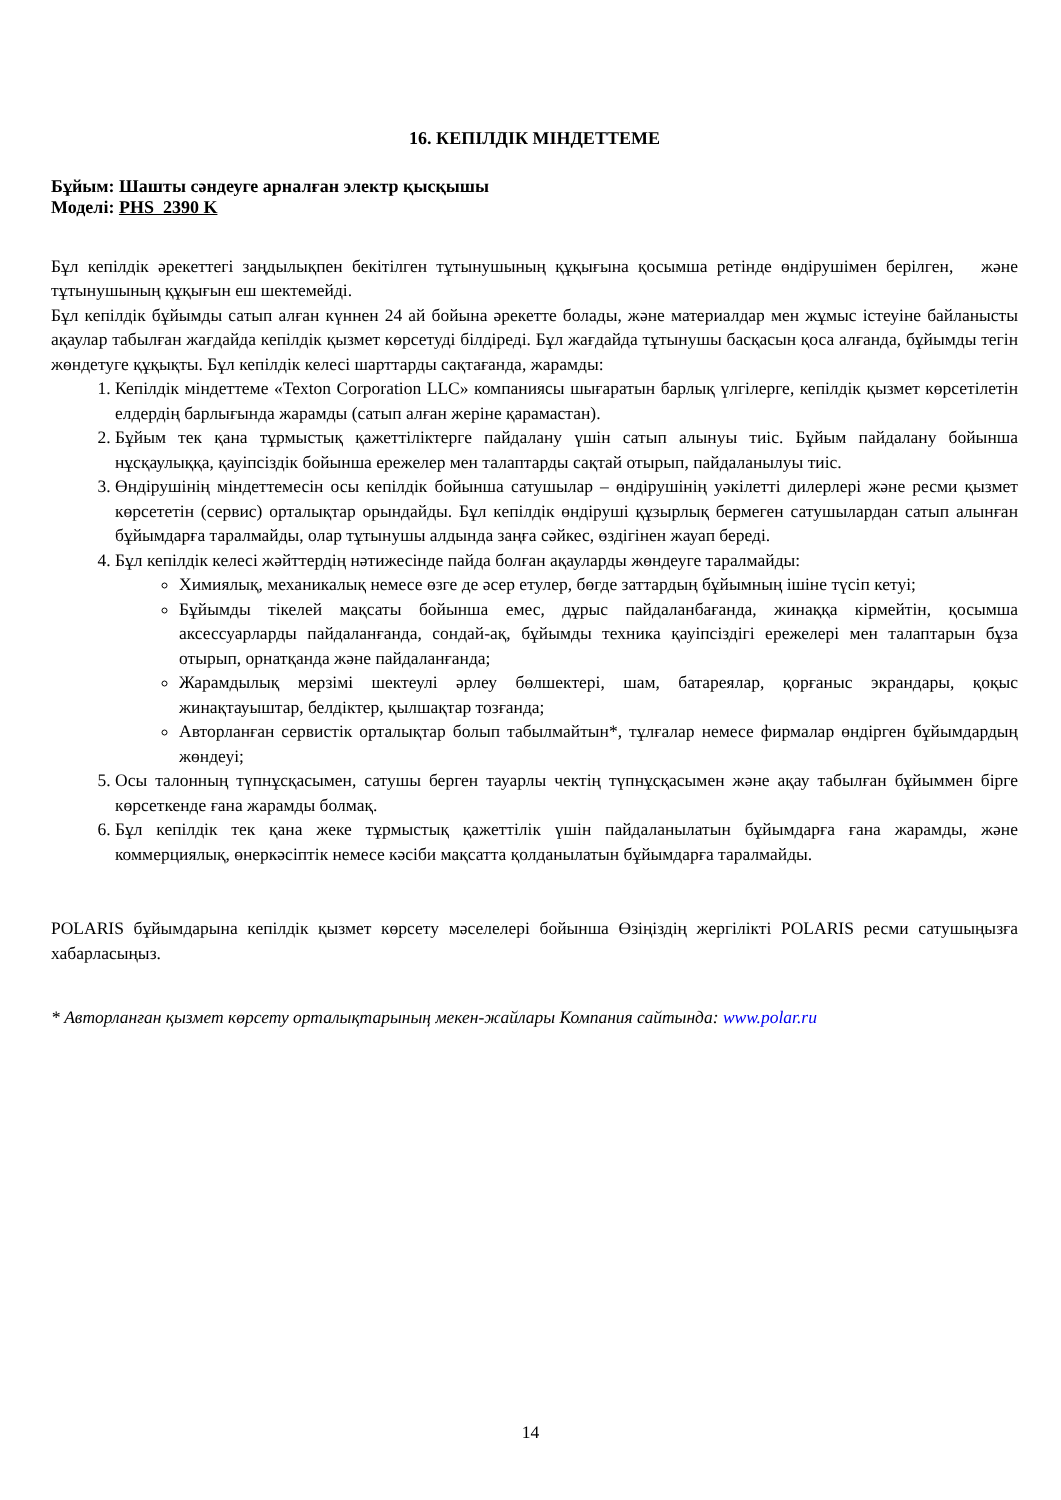16. КЕПІЛДІК МІНДЕТТЕМЕ
Бұйым: Шашты сәндеуге арналған электр қысқышы
Моделі: PHS 2390 K
Бұл кепілдік әрекеттегі заңдылықпен бекітілген тұтынушының құқығына қосымша ретінде өндірушімен берілген, және тұтынушының құқығын еш шектемейді.
Бұл кепілдік бұйымды сатып алған күннен 24 ай бойына әрекетте болады, және материалдар мен жұмыс істеуіне байланысты ақаулар табылған жағдайда кепілдік қызмет көрсетуді білдіреді. Бұл жағдайда тұтынушы басқасын қоса алғанда, бұйымды тегін жөндетуге құқықты. Бұл кепілдік келесі шарттарды сақтағанда, жарамды:
1. Кепілдік міндеттеме «Texton Corporation LLC» компаниясы шығаратын барлық үлгілерге, кепілдік қызмет көрсетілетін елдердің барлығында жарамды (сатып алған жеріне қарамастан).
2. Бұйым тек қана тұрмыстық қажеттіліктерге пайдалану үшін сатып алынуы тиіс. Бұйым пайдалану бойынша нұсқаулыққа, қауіпсіздік бойынша ережелер мен талаптарды сақтай отырып, пайдаланылуы тиіс.
3. Өндірушінің міндеттемесін осы кепілдік бойынша сатушылар – өндірушінің уәкілетті дилерлері және ресми қызмет көрсететін (сервис) орталықтар орындайды. Бұл кепілдік өндіруші құзырлық бермеген сатушылардан сатып алынған бұйымдарға таралмайды, олар тұтынушы алдында заңға сәйкес, өздігінен жауап береді.
4. Бұл кепілдік келесі жәйттердің нәтижесінде пайда болған ақауларды жөндеуге таралмайды:
Химиялық, механикалық немесе өзге де әсер етулер, бөгде заттардың бұйымның ішіне түсіп кетуі;
Бұйымды тікелей мақсаты бойынша емес, дұрыс пайдаланбағанда, жинаққа кірмейтін, қосымша аксессуарларды пайдаланғанда, сондай-ақ, бұйымды техника қауіпсіздігі ережелері мен талаптарын бұза отырып, орнатқанда және пайдаланғанда;
Жарамдылық мерзімі шектеулі әрлеу бөлшектері, шам, батареялар, қорғаныс экрандары, қоқыс жинақтауыштар, белдіктер, қылшақтар тозғанда;
Авторланған сервистік орталықтар болып табылмайтын*, тұлғалар немесе фирмалар өндірген бұйымдардың жөндеуі;
5. Осы талонның түпнұсқасымен, сатушы берген тауарлы чектің түпнұсқасымен және ақау табылған бұйыммен бірге көрсеткенде ғана жарамды болмақ.
6. Бұл кепілдік тек қана жеке тұрмыстық қажеттілік үшін пайдаланылатын бұйымдарға ғана жарамды, және коммерциялық, өнеркәсіптік немесе кәсіби мақсатта қолданылатын бұйымдарға таралмайды.
POLARIS бұйымдарына кепілдік қызмет көрсету мәселелері бойынша Өзіңіздің жергілікті POLARIS ресми сатушыңызға хабарласыңыз.
* Авторланған қызмет көрсету орталықтарының мекен-жайлары Компания сайтында: www.polar.ru
14